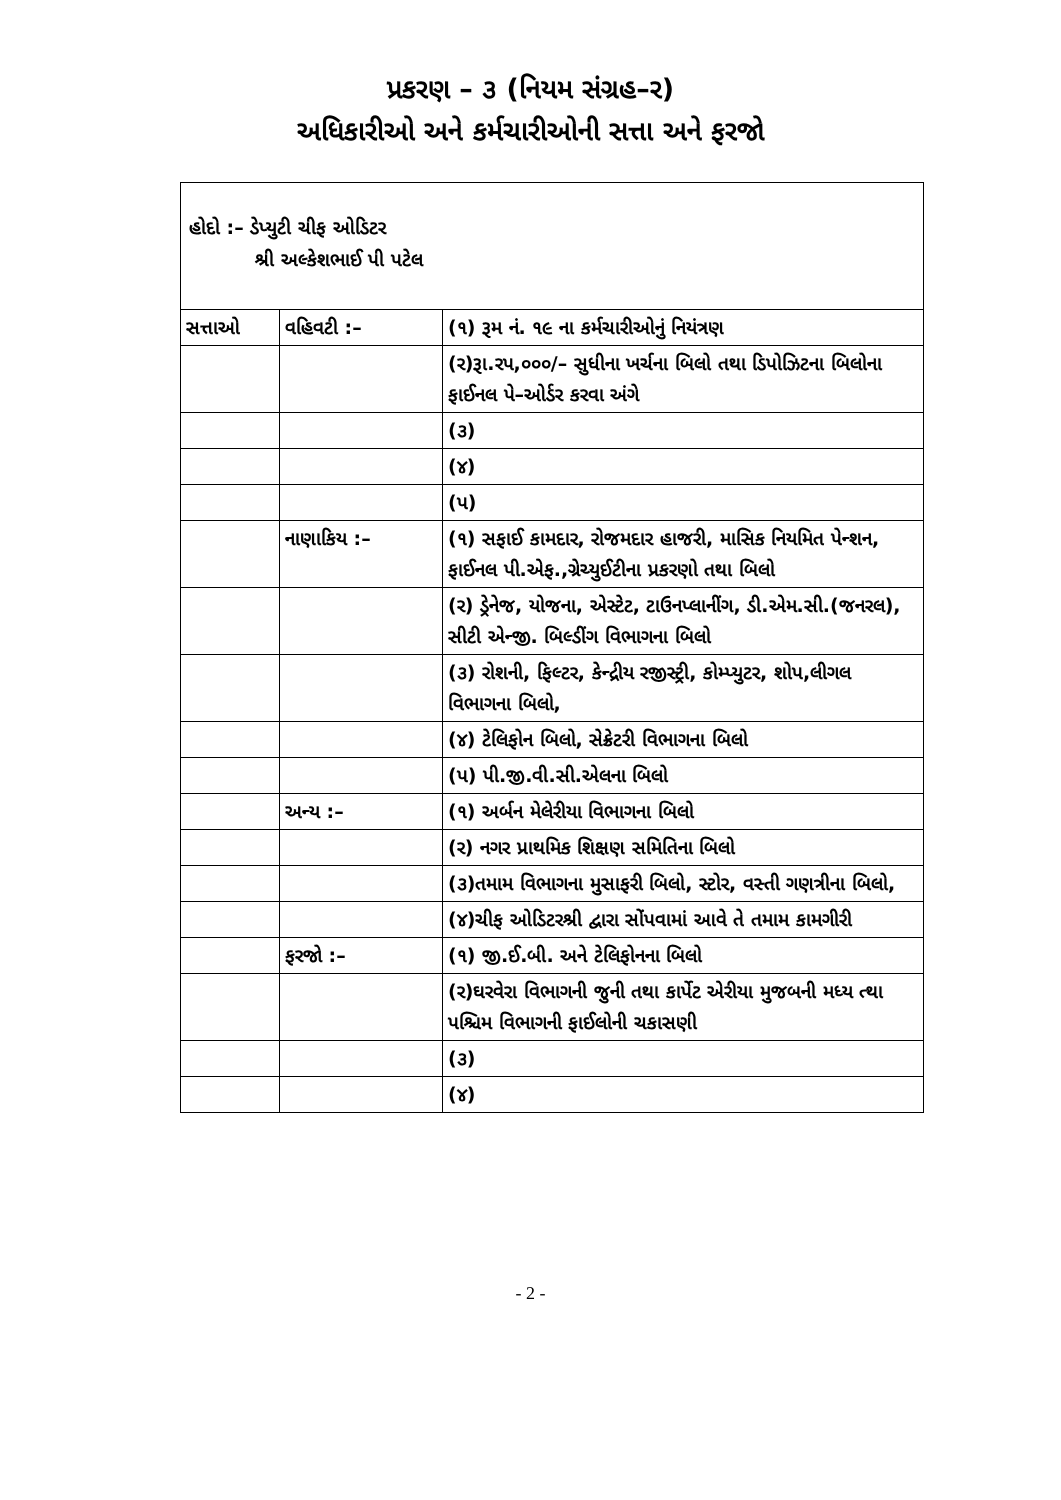પ્રકરણ – ૩ (નિયમ સંગ્રહ–ર)
અધિકારીઓ અને કર્મચારીઓની સત્તા અને ફરજો
હોદો :– ડેપ્યુટી ચીફ ઓડિટર
શ્રી અલ્કેશભાઈ પી પટેલ
| સત્તાઓ | વહિવટી :– | (૧) રૂમ નં. ૧૯ ના કર્મચારીઓનું નિયંત્રણ |
| | | (ર)રૂા.રપ,૦૦૦/– સુધીના ખર્ચના બિલો તથા ડિપોઝિટના બિલોના ફાઈનલ પે–ઓર્ડર કરવા અંગે |
| | | (૩) |
| | | (૪) |
| | | (પ) |
| | નાણાકિય :– | (૧) સફાઈ કામદાર, રોજમદાર હાજરી, માસિક નિયમિત પેન્શન, ફાઈનલ પી.એફ.,ગ્રેચ્યુઈટીના પ્રકરણો તથા બિલો |
| | | (ર) ડ્રેનેજ, યોજના, એસ્ટેટ, ટાઉનપ્લાનીંગ, ડી.એમ.સી.(જનરલ), સીટી એન્જી. બિલ્ડીંગ વિભાગના બિલો |
| | | (૩) રોશની, ફિલ્ટર, કેન્દ્રીય રજીસ્ટ્રી, કોમ્પ્યુટર, શોપ,લીગલ વિભાગના બિલો, |
| | | (૪) ટેલિફોન બિલો, સેક્રેટરી વિભાગના બિલો |
| | | (પ) પી.જી.વી.સી.એલના બિલો |
| | અન્ય :– | (૧) અર્બન મેલેરીયા વિભાગના બિલો |
| | | (ર) નગર પ્રાથમિક શિક્ષણ સમિતિના બિલો |
| | | (૩)તમામ વિભાગના મુસાફરી બિલો, સ્ટોર, વસ્તી ગણત્રીના બિલો, |
| | | (૪)ચીફ ઓડિટરશ્રી દ્વારા સોંપવામાં આવે તે તમામ કામગીરી |
| | ફરજો :– | (૧) જી.ઈ.બી. અને ટેલિફોનના બિલો |
| | | (ર)ઘરવેરા વિભાગની જુની તથા કાર્પેટ એરીયા મુજબની મધ્ય ત્થા પશ્ચિમ વિભાગની ફાઈલોની ચકાસણી |
| | | (૩) |
| | | (૪) |
- 2 -